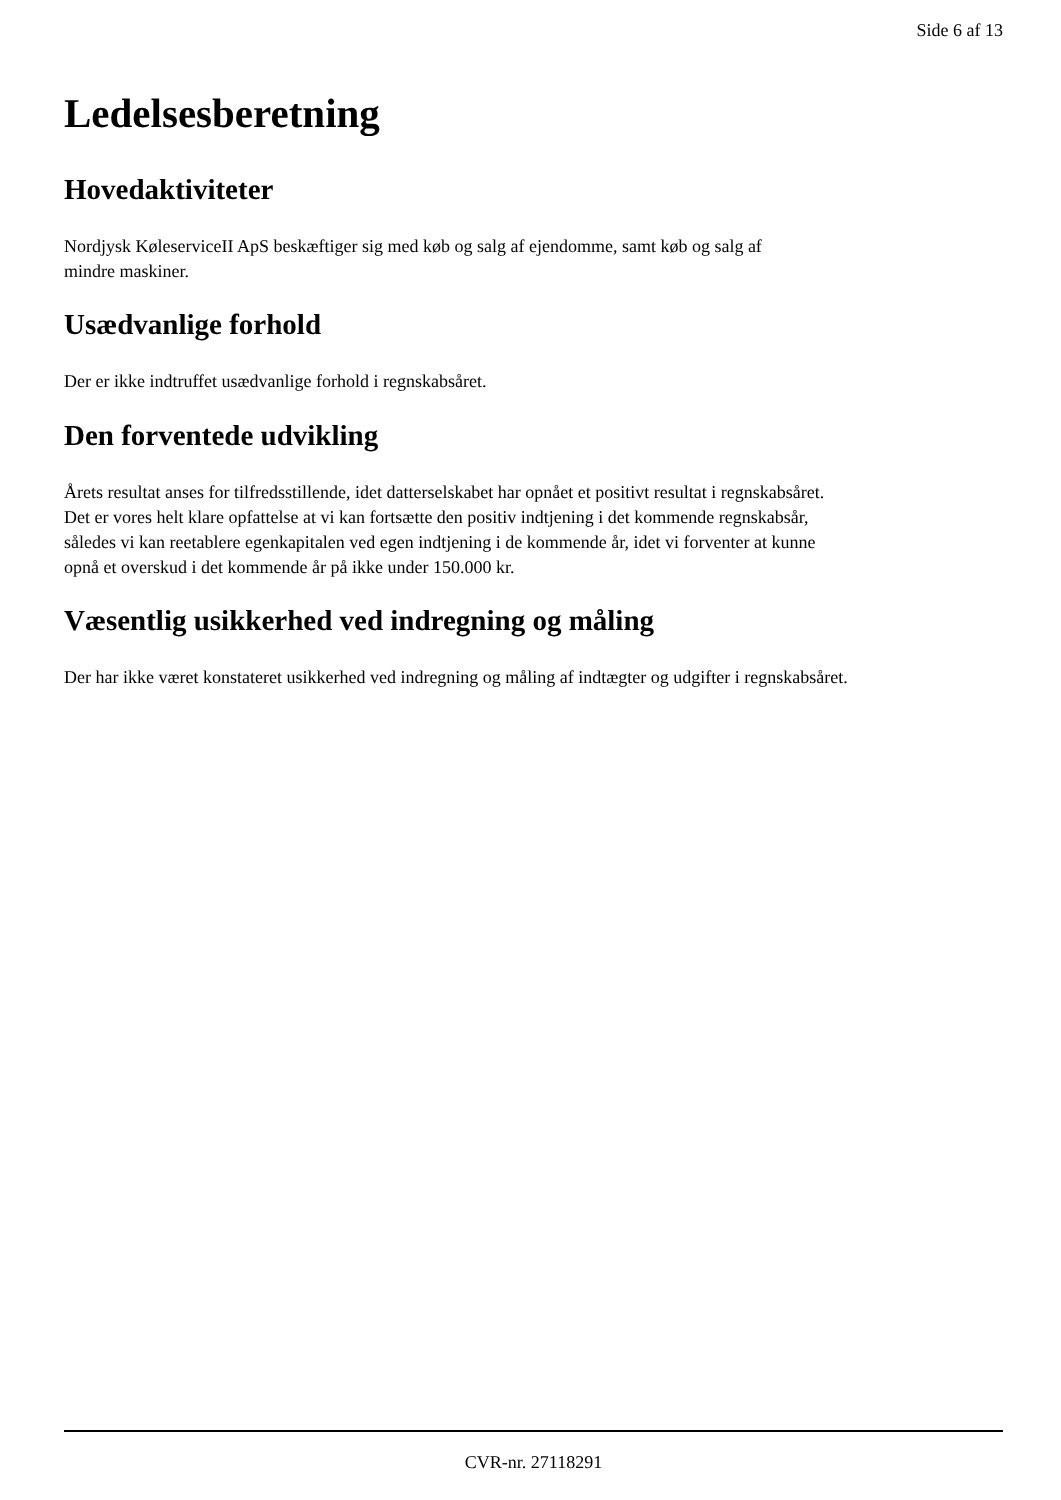Side 6 af 13
Ledelsesberetning
Hovedaktiviteter
Nordjysk KøleserviceII ApS beskæftiger sig med køb og salg af ejendomme, samt køb og salg af
mindre maskiner.
Usædvanlige forhold
Der er ikke indtruffet usædvanlige forhold i regnskabsåret.
Den forventede udvikling
Årets resultat anses for tilfredsstillende, idet datterselskabet har opnået et positivt resultat i regnskabsåret.
Det er vores helt klare opfattelse at vi kan fortsætte den positiv indtjening i det kommende regnskabsår,
således vi kan reetablere egenkapitalen ved egen indtjening i de kommende år, idet vi forventer at kunne
opnå et overskud i det kommende år på ikke under 150.000 kr.
Væsentlig usikkerhed ved indregning og måling
Der har ikke været konstateret usikkerhed ved indregning og måling af indtægter og udgifter i regnskabsåret.
CVR-nr. 27118291